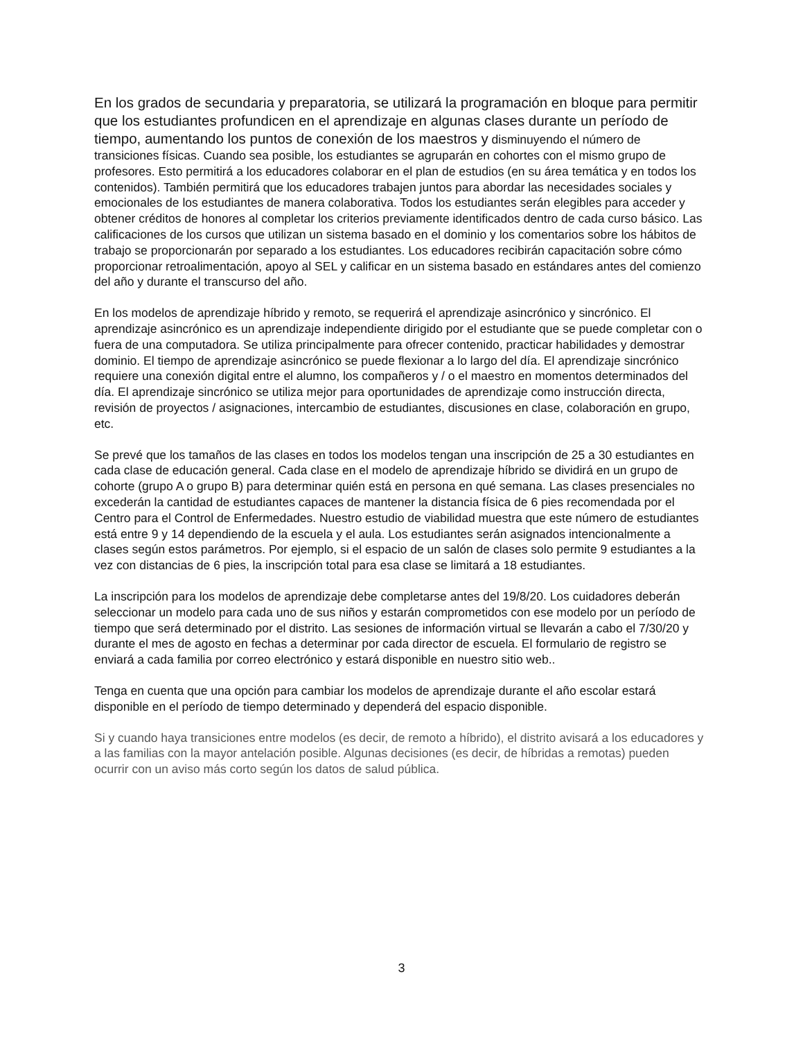En los grados de secundaria y preparatoria, se utilizará la programación en bloque para permitir que los estudiantes profundicen en el aprendizaje en algunas clases durante un período de tiempo, aumentando los puntos de conexión de los maestros y disminuyendo el número de transiciones físicas. Cuando sea posible, los estudiantes se agruparán en cohortes con el mismo grupo de profesores. Esto permitirá a los educadores colaborar en el plan de estudios (en su área temática y en todos los contenidos). También permitirá que los educadores trabajen juntos para abordar las necesidades sociales y emocionales de los estudiantes de manera colaborativa. Todos los estudiantes serán elegibles para acceder y obtener créditos de honores al completar los criterios previamente identificados dentro de cada curso básico. Las calificaciones de los cursos que utilizan un sistema basado en el dominio y los comentarios sobre los hábitos de trabajo se proporcionarán por separado a los estudiantes. Los educadores recibirán capacitación sobre cómo proporcionar retroalimentación, apoyo al SEL y calificar en un sistema basado en estándares antes del comienzo del año y durante el transcurso del año.
En los modelos de aprendizaje híbrido y remoto, se requerirá el aprendizaje asincrónico y sincrónico. El aprendizaje asincrónico es un aprendizaje independiente dirigido por el estudiante que se puede completar con o fuera de una computadora. Se utiliza principalmente para ofrecer contenido, practicar habilidades y demostrar dominio. El tiempo de aprendizaje asincrónico se puede flexionar a lo largo del día. El aprendizaje sincrónico requiere una conexión digital entre el alumno, los compañeros y / o el maestro en momentos determinados del día. El aprendizaje sincrónico se utiliza mejor para oportunidades de aprendizaje como instrucción directa, revisión de proyectos / asignaciones, intercambio de estudiantes, discusiones en clase, colaboración en grupo, etc.
Se prevé que los tamaños de las clases en todos los modelos tengan una inscripción de 25 a 30 estudiantes en cada clase de educación general. Cada clase en el modelo de aprendizaje híbrido se dividirá en un grupo de cohorte (grupo A o grupo B) para determinar quién está en persona en qué semana. Las clases presenciales no excederán la cantidad de estudiantes capaces de mantener la distancia física de 6 pies recomendada por el Centro para el Control de Enfermedades. Nuestro estudio de viabilidad muestra que este número de estudiantes está entre 9 y 14 dependiendo de la escuela y el aula. Los estudiantes serán asignados intencionalmente a clases según estos parámetros. Por ejemplo, si el espacio de un salón de clases solo permite 9 estudiantes a la vez con distancias de 6 pies, la inscripción total para esa clase se limitará a 18 estudiantes.
La inscripción para los modelos de aprendizaje debe completarse antes del 19/8/20. Los cuidadores deberán seleccionar un modelo para cada uno de sus niños y estarán comprometidos con ese modelo por un período de tiempo que será determinado por el distrito. Las sesiones de información virtual se llevarán a cabo el 7/30/20 y durante el mes de agosto en fechas a determinar por cada director de escuela. El formulario de registro se enviará a cada familia por correo electrónico y estará disponible en nuestro sitio web..
Tenga en cuenta que una opción para cambiar los modelos de aprendizaje durante el año escolar estará disponible en el período de tiempo determinado y dependerá del espacio disponible.
Si y cuando haya transiciones entre modelos (es decir, de remoto a híbrido), el distrito avisará a los educadores y a las familias con la mayor antelación posible. Algunas decisiones (es decir, de híbridas a remotas) pueden ocurrir con un aviso más corto según los datos de salud pública.
3